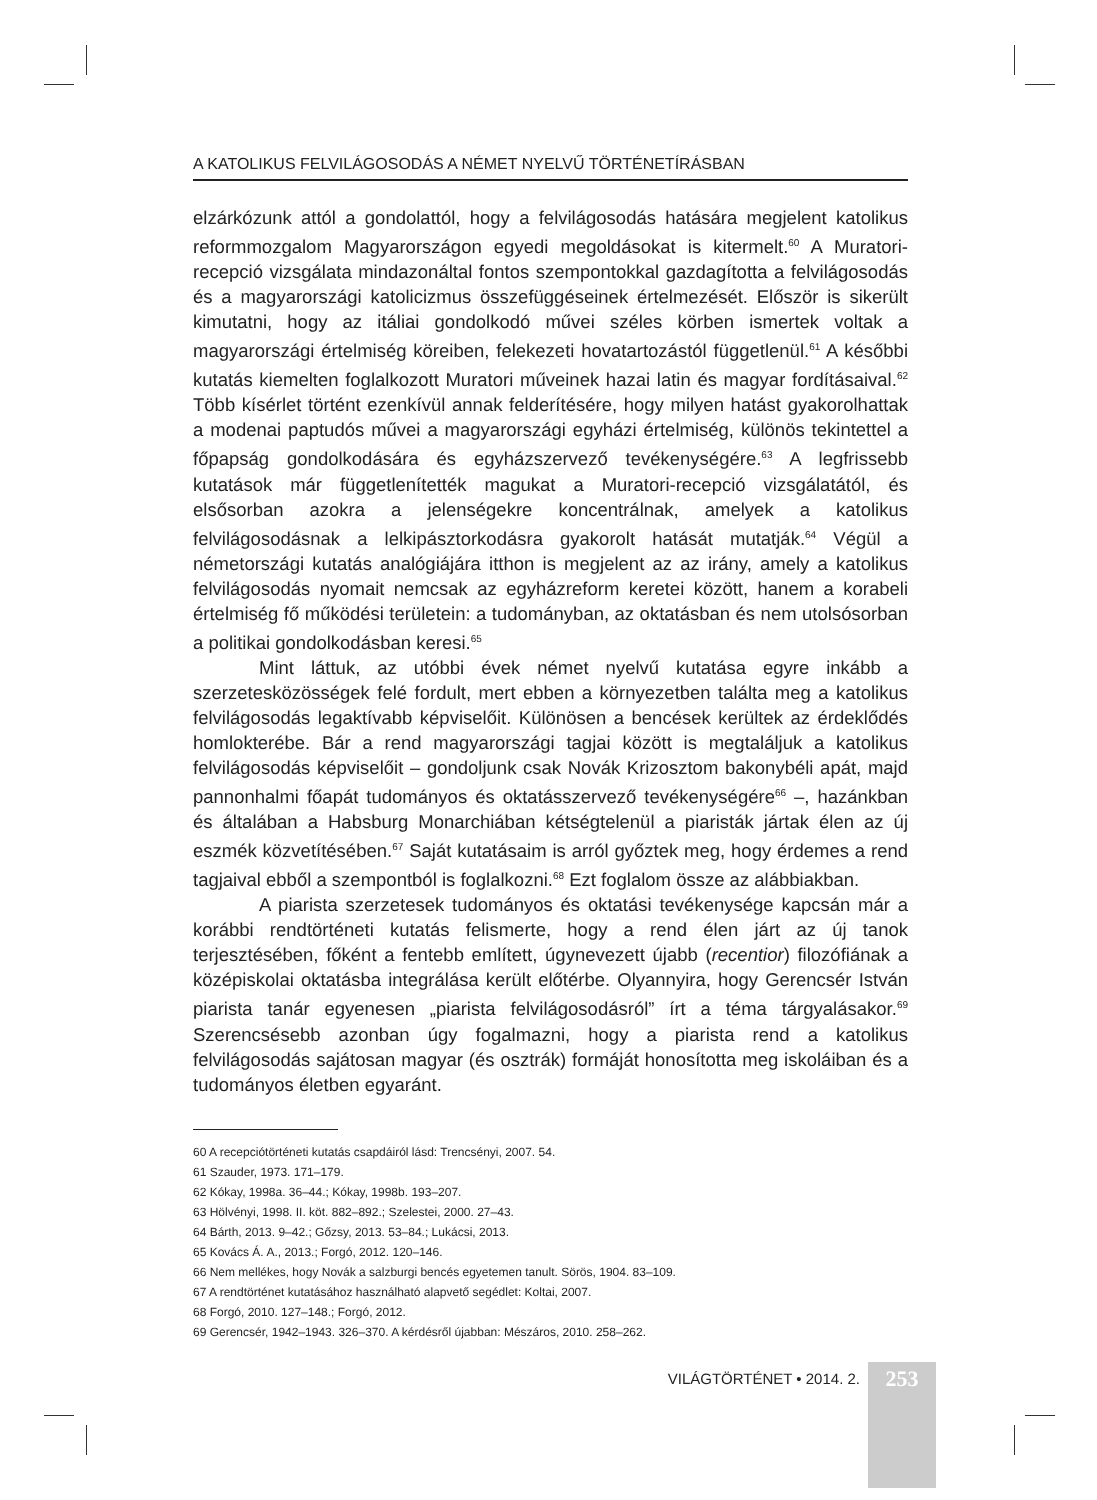A KATOLIKUS FELVILÁGOSODÁS A NÉMET NYELVŰ TÖRTÉNETÍRÁSBAN
elzárkózunk attól a gondolattól, hogy a felvilágosodás hatására megjelent katolikus reformmozgalom Magyarországon egyedi megoldásokat is kitermelt.<sup>60</sup> A Muratori-recepció vizsgálata mindazonáltal fontos szempontokkal gazdagította a felvilágosodás és a magyarországi katolicizmus összefüggéseinek értelmezését. Először is sikerült kimutatni, hogy az itáliai gondolkodó művei széles körben ismertek voltak a magyarországi értelmiség köreiben, felekezeti hovatartozástól függetlenül.<sup>61</sup> A későbbi kutatás kiemelten foglalkozott Muratori műveinek hazai latin és magyar fordításaival.<sup>62</sup> Több kísérlet történt ezenkívül annak felderítésére, hogy milyen hatást gyakorolhattak a modenai paptudós művei a magyarországi egyházi értelmiség, különös tekintettel a főpapság gondolkodására és egyházszervező tevékenységére.<sup>63</sup> A legfrissebb kutatások már függetlenítették magukat a Muratori-recepció vizsgálatától, és elsősorban azokra a jelenségekre koncentrálnak, amelyek a katolikus felvilágosodásnak a lelkipásztorkodásra gyakorolt hatását mutatják.<sup>64</sup> Végül a németországi kutatás analógiájára itthon is megjelent az az irány, amely a katolikus felvilágosodás nyomait nemcsak az egyházreform keretei között, hanem a korabeli értelmiség fő működési területein: a tudományban, az oktatásban és nem utolsósorban a politikai gondolkodásban keresi.<sup>65</sup>
Mint láttuk, az utóbbi évek német nyelvű kutatása egyre inkább a szerzetesközösségek felé fordult, mert ebben a környezetben találta meg a katolikus felvilágosodás legaktívabb képviselőit. Különösen a bencések kerültek az érdeklődés homlokterébe. Bár a rend magyarországi tagjai között is megtaláljuk a katolikus felvilágosodás képviselőit – gondoljunk csak Novák Krizosztom bakonybéli apát, majd pannonhalmi főapát tudományos és oktatásszervező tevékenységére<sup>66</sup> –, hazánkban és általában a Habsburg Monarchiában kétségtelenül a piaristák jártak élen az új eszmék közvetítésében.<sup>67</sup> Saját kutatásaim is arról győztek meg, hogy érdemes a rend tagjaival ebből a szempontból is foglalkozni.<sup>68</sup> Ezt foglalom össze az alábbiakban.
A piarista szerzetesek tudományos és oktatási tevékenysége kapcsán már a korábbi rendtörténeti kutatás felismerte, hogy a rend élen járt az új tanok terjesztésében, főként a fentebb említett, úgynevezett újabb (recentior) filozófiának a középiskolai oktatásba integrálása került előtérbe. Olyannyira, hogy Gerencsér István piarista tanár egyenesen „piarista felvilágosodásról” írt a téma tárgyalásakor.<sup>69</sup> Szerencsésebb azonban úgy fogalmazni, hogy a piarista rend a katolikus felvilágosodás sajátosan magyar (és osztrák) formáját honosította meg iskoláiban és a tudományos életben egyaránt.
60 A recepciótörténeti kutatás csapdáiról lásd: Trencsényi, 2007. 54.
61 Szauder, 1973. 171–179.
62 Kókay, 1998a. 36–44.; Kókay, 1998b. 193–207.
63 Hölvényi, 1998. II. köt. 882–892.; Szelestei, 2000. 27–43.
64 Bárth, 2013. 9–42.; Gőzsy, 2013. 53–84.; Lukácsi, 2013.
65 Kovács Á. A., 2013.; Forgó, 2012. 120–146.
66 Nem mellékes, hogy Novák a salzburgi bencés egyetemen tanult. Sörös, 1904. 83–109.
67 A rendtörténet kutatásához használható alapvető segédlet: Koltai, 2007.
68 Forgó, 2010. 127–148.; Forgó, 2012.
69 Gerencsér, 1942–1943. 326–370. A kérdésről újabban: Mészáros, 2010. 258–262.
VILÁGTÖRTÉNET • 2014. 2.
253